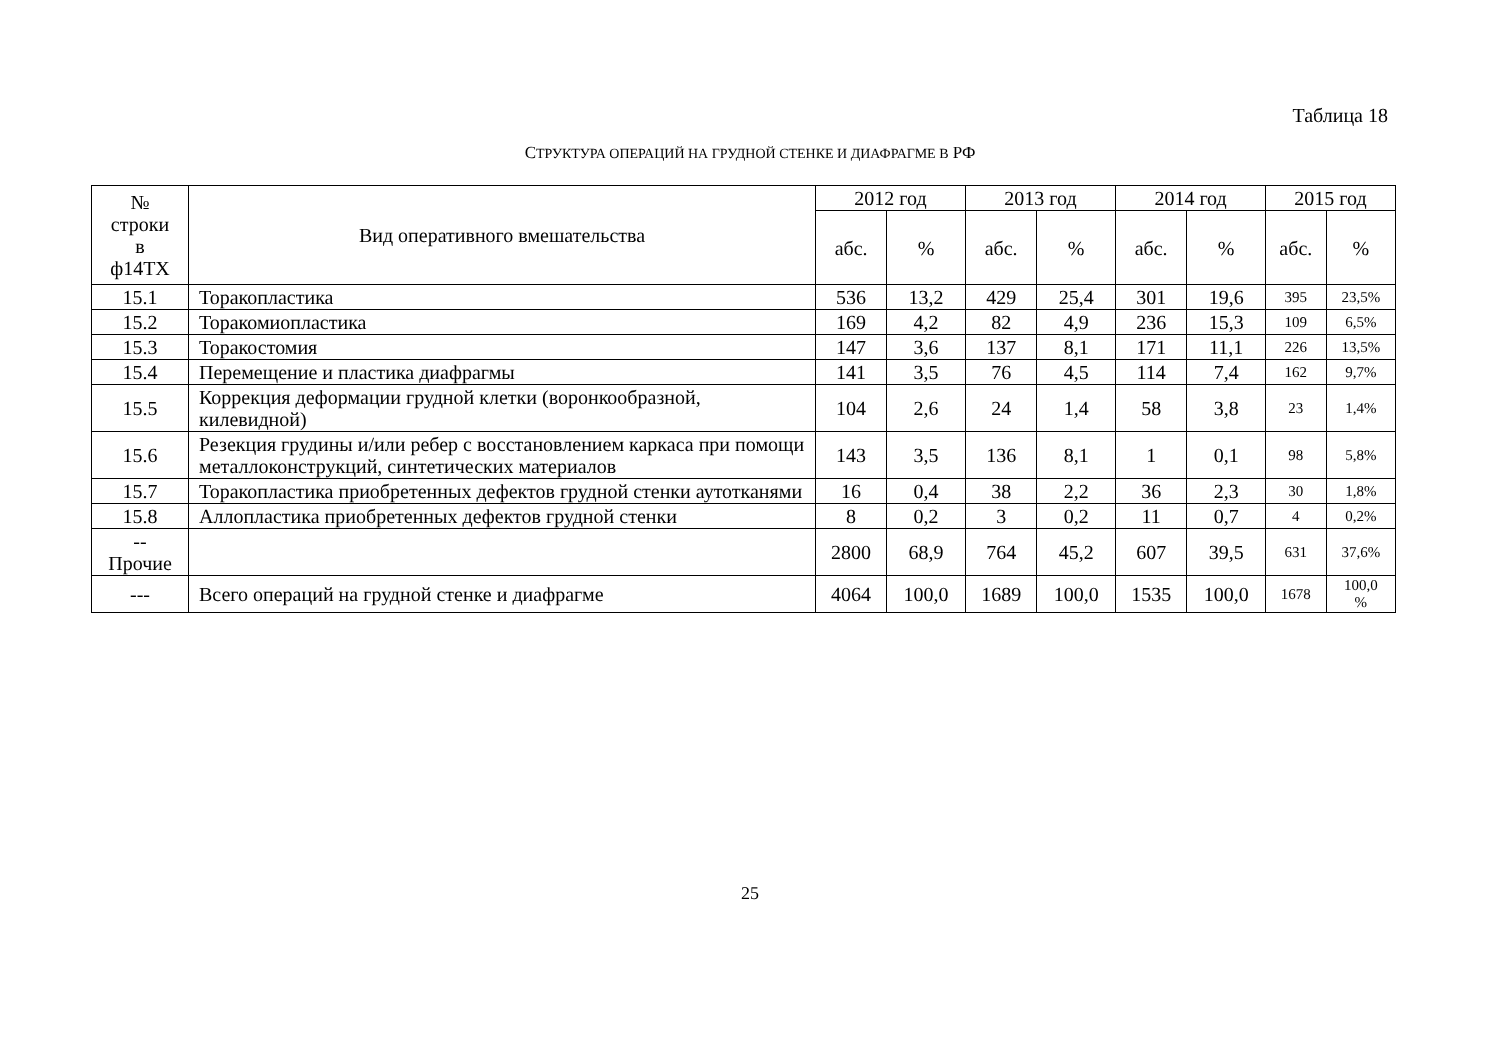Таблица 18
СТРУКТУРА ОПЕРАЦИЙ НА ГРУДНОЙ СТЕНКЕ И ДИАФРАГМЕ В РФ
| № строки в ф14ТХ | Вид оперативного вмешательства | 2012 год | | 2013 год | | 2014 год | | 2015 год | |
| --- | --- | --- | --- | --- | --- | --- | --- | --- | --- |
| | | абс. | % | абс. | % | абс. | % | абс. | % |
| 15.1 | Торакопластика | 536 | 13,2 | 429 | 25,4 | 301 | 19,6 | 395 | 23,5% |
| 15.2 | Торакомиопластика | 169 | 4,2 | 82 | 4,9 | 236 | 15,3 | 109 | 6,5% |
| 15.3 | Торакостомия | 147 | 3,6 | 137 | 8,1 | 171 | 11,1 | 226 | 13,5% |
| 15.4 | Перемещение и пластика диафрагмы | 141 | 3,5 | 76 | 4,5 | 114 | 7,4 | 162 | 9,7% |
| 15.5 | Коррекция деформации грудной клетки (воронкообразной, килевидной) | 104 | 2,6 | 24 | 1,4 | 58 | 3,8 | 23 | 1,4% |
| 15.6 | Резекция грудины и/или ребер с восстановлением каркаса при помощи металлоконструкций, синтетических материалов | 143 | 3,5 | 136 | 8,1 | 1 | 0,1 | 98 | 5,8% |
| 15.7 | Торакопластика приобретенных дефектов грудной стенки аутотканями | 16 | 0,4 | 38 | 2,2 | 36 | 2,3 | 30 | 1,8% |
| 15.8 | Аллопластика приобретенных дефектов грудной стенки | 8 | 0,2 | 3 | 0,2 | 11 | 0,7 | 4 | 0,2% |
| -- Прочие | | 2800 | 68,9 | 764 | 45,2 | 607 | 39,5 | 631 | 37,6% |
| --- | Всего операций на грудной стенке и диафрагме | 4064 | 100,0 | 1689 | 100,0 | 1535 | 100,0 | 1678 | 100,0 % |
25